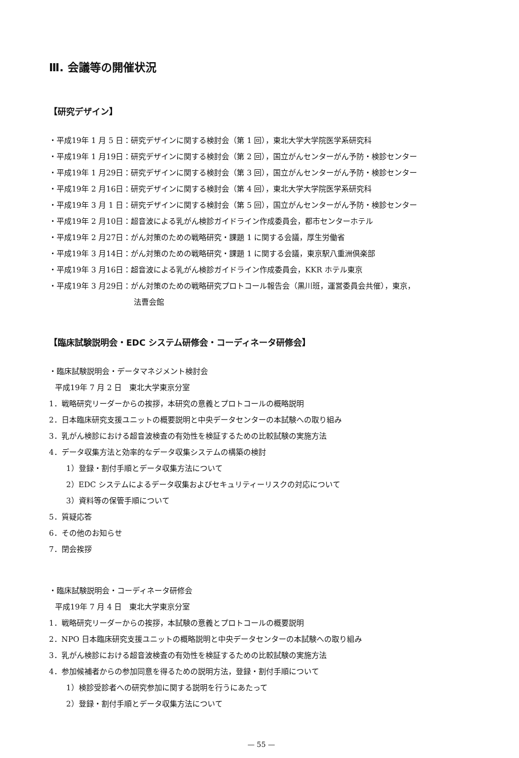Ⅲ. 会議等の開催状況
【研究デザイン】
・平成19年 1 月 5 日：研究デザインに関する検討会（第 1 回），東北大学大学院医学系研究科
・平成19年 1 月19日：研究デザインに関する検討会（第 2 回），国立がんセンターがん予防・検診センター
・平成19年 1 月29日：研究デザインに関する検討会（第 3 回），国立がんセンターがん予防・検診センター
・平成19年 2 月16日：研究デザインに関する検討会（第 4 回），東北大学大学院医学系研究科
・平成19年 3 月 1 日：研究デザインに関する検討会（第 5 回），国立がんセンターがん予防・検診センター
・平成19年 2 月10日：超音波による乳がん検診ガイドライン作成委員会，都市センターホテル
・平成19年 2 月27日：がん対策のための戦略研究・課題 1 に関する会議，厚生労働省
・平成19年 3 月14日：がん対策のための戦略研究・課題 1 に関する会議，東京駅八重洲倶楽部
・平成19年 3 月16日：超音波による乳がん検診ガイドライン作成委員会，KKR ホテル東京
・平成19年 3 月29日：がん対策のための戦略研究プロトコール報告会（黒川班，運営委員会共催），東京，
法曹会館
【臨床試験説明会・EDC システム研修会・コーディネータ研修会】
・臨床試験説明会・データマネジメント検討会
平成19年 7 月 2 日　東北大学東京分室
1．戦略研究リーダーからの挨拶，本研究の意義とプロトコールの概略説明
2．日本臨床研究支援ユニットの概要説明と中央データセンターの本試験への取り組み
3．乳がん検診における超音波検査の有効性を検証するための比較試験の実施方法
4．データ収集方法と効率的なデータ収集システムの構築の検討
1）登録・割付手順とデータ収集方法について
2）EDC システムによるデータ収集およびセキュリティーリスクの対応について
3）資料等の保管手順について
5．質疑応答
6．その他のお知らせ
7．閉会挨拶
・臨床試験説明会・コーディネータ研修会
平成19年 7 月 4 日　東北大学東京分室
1．戦略研究リーダーからの挨拶，本試験の意義とプロトコールの概要説明
2．NPO 日本臨床研究支援ユニットの概略説明と中央データセンターの本試験への取り組み
3．乳がん検診における超音波検査の有効性を検証するための比較試験の実施方法
4．参加候補者からの参加同意を得るための説明方法，登録・割付手順について
1）検診受診者への研究参加に関する説明を行うにあたって
2）登録・割付手順とデータ収集方法について
— 55 —